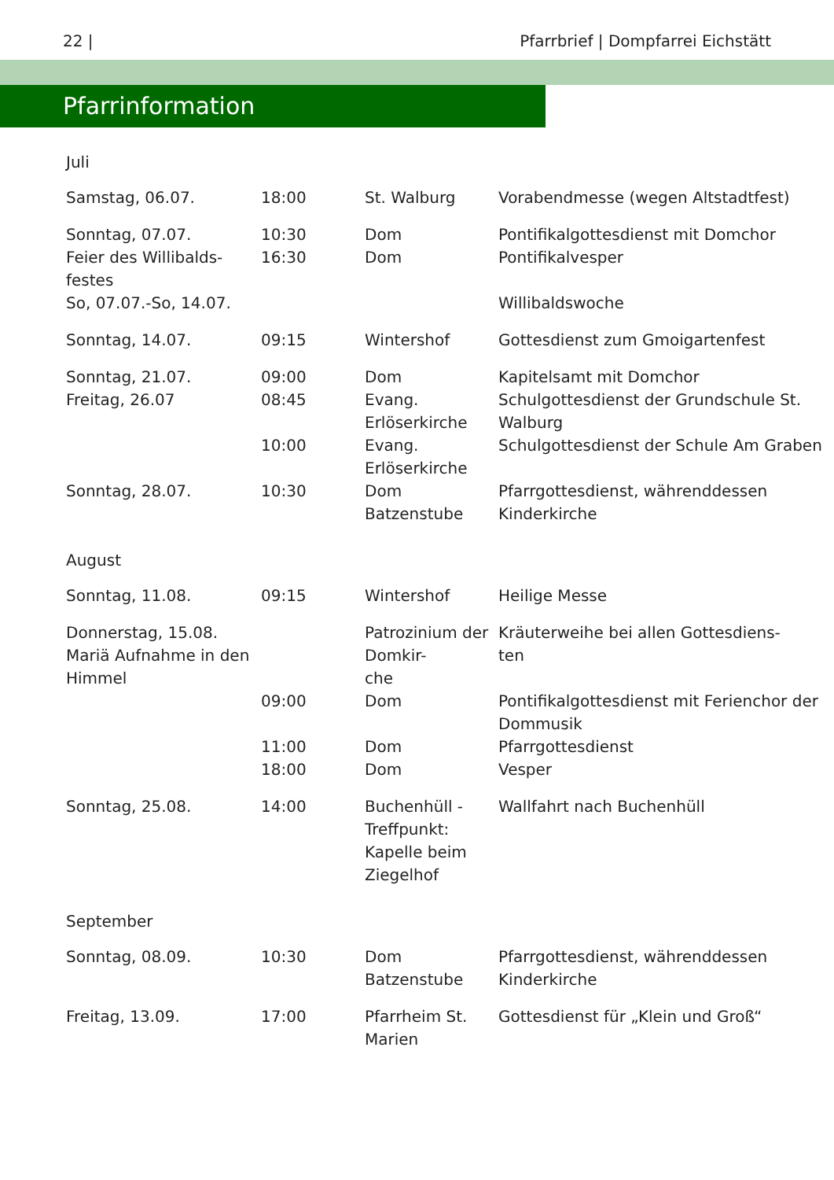22 | Pfarrbrief | Dompfarrei Eichstätt
Pfarrinformation
| Juli | | | |
| Samstag, 06.07. | 18:00 | St. Walburg | Vorabendmesse (wegen Altstadtfest) |
| Sonntag, 07.07. Feier des Willibalds- festes | 10:30 16:30 | Dom Dom | Pontifikalgottesdienst mit Domchor Pontifikalvesper |
| So, 07.07.-So, 14.07. | | | Willibaldswoche |
| Sonntag, 14.07. | 09:15 | Wintershof | Gottesdienst zum Gmoigartenfest |
| Sonntag, 21.07. | 09:00 | Dom | Kapitelsamt mit Domchor |
| Freitag, 26.07 | 08:45 | Evang. Erlöserkirche | Schulgottesdienst der Grundschule St. Walburg |
| | 10:00 | Evang. Erlöserkirche | Schulgottesdienst der Schule Am Graben |
| Sonntag, 28.07. | 10:30 | Dom Batzenstube | Pfarrgottesdienst, währenddessen Kinderkirche |
| August | | | |
| Sonntag, 11.08. | 09:15 | Wintershof | Heilige Messe |
| Donnerstag, 15.08. Mariä Aufnahme in den Himmel | | Patrozinium der Domkir- che | Kräuterweihe bei allen Gottesdiens- ten |
| | 09:00 | Dom | Pontifikalgottesdienst mit Ferienchor der Dommusik |
| | 11:00 18:00 | Dom Dom | Pfarrgottesdienst Vesper |
| Sonntag, 25.08. | 14:00 | Buchenhüll - Treffpunkt: Kapelle beim Ziegelhof | Wallfahrt nach Buchenhüll |
| September | | | |
| Sonntag, 08.09. | 10:30 | Dom Batzenstube | Pfarrgottesdienst, währenddessen Kinderkirche |
| Freitag, 13.09. | 17:00 | Pfarrheim St. Marien | Gottesdienst für „Klein und Groß“ |